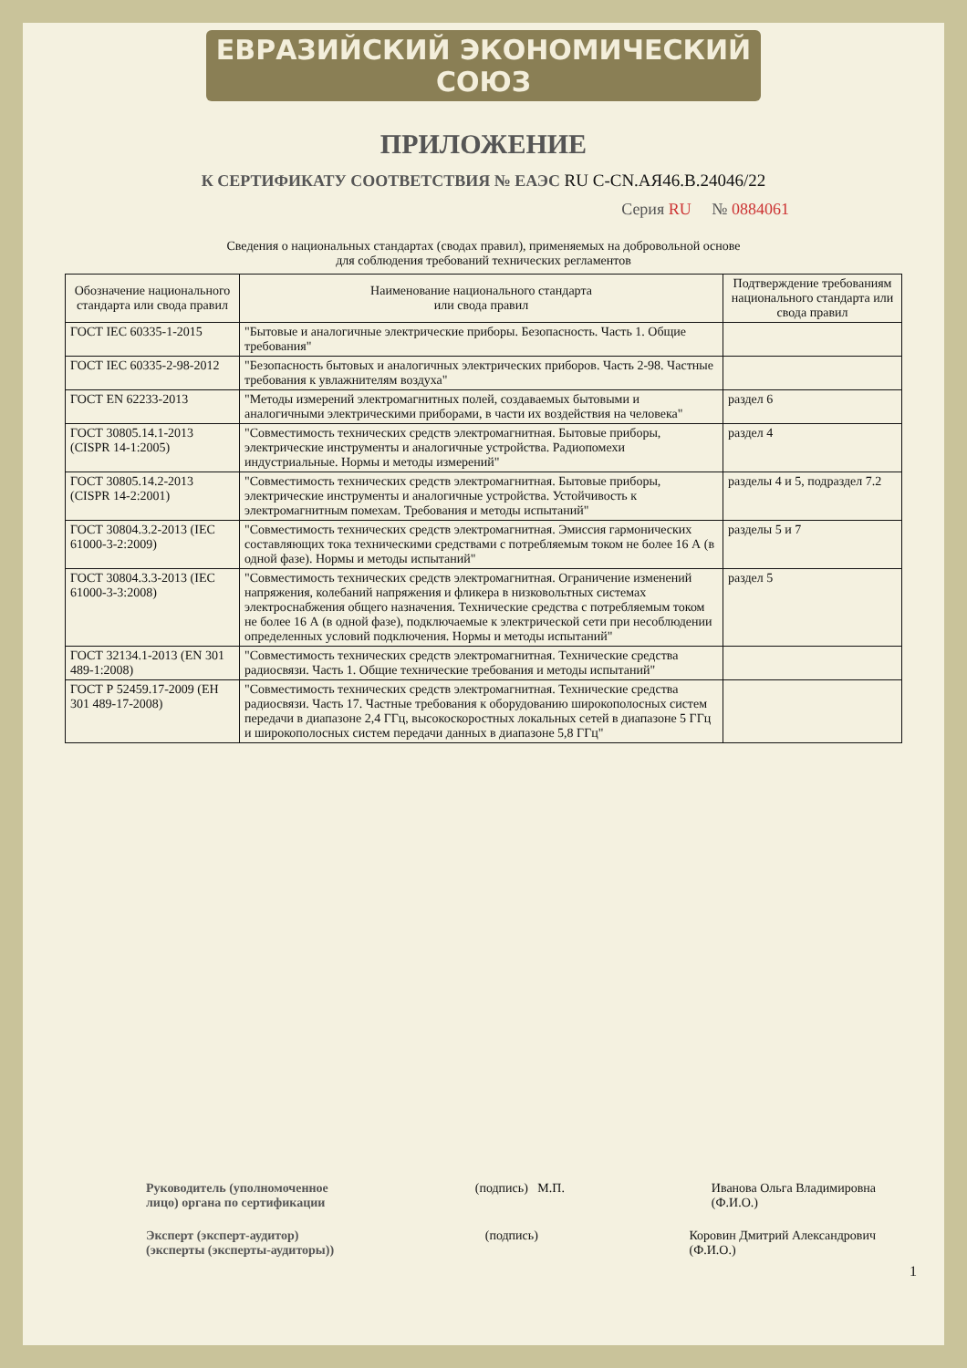ЕВРАЗИЙСКИЙ ЭКОНОМИЧЕСКИЙ СОЮЗ
ПРИЛОЖЕНИЕ
К СЕРТИФИКАТУ СООТВЕТСТВИЯ № ЕАЭС RU C-CN.АЯ46.В.24046/22
Серия RU № 0884061
Сведения о национальных стандартах (сводах правил), применяемых на добровольной основе
для соблюдения требований технических регламентов
| Обозначение национального стандарта или свода правил | Наименование национального стандарта или свода правил | Подтверждение требованиям национального стандарта или свода правил |
| --- | --- | --- |
| ГОСТ IEC 60335-1-2015 | "Бытовые и аналогичные электрические приборы. Безопасность. Часть 1. Общие требования" | |
| ГОСТ IEC 60335-2-98-2012 | "Безопасность бытовых и аналогичных электрических приборов. Часть 2-98. Частные требования к увлажнителям воздуха" | |
| ГОСТ EN 62233-2013 | "Методы измерений электромагнитных полей, создаваемых бытовыми и аналогичными электрическими приборами, в части их воздействия на человека" | раздел 6 |
| ГОСТ 30805.14.1-2013 (CISPR 14-1:2005) | "Совместимость технических средств электромагнитная. Бытовые приборы, электрические инструменты и аналогичные устройства. Радиопомехи индустриальные. Нормы и методы измерений" | раздел 4 |
| ГОСТ 30805.14.2-2013 (CISPR 14-2:2001) | "Совместимость технических средств электромагнитная. Бытовые приборы, электрические инструменты и аналогичные устройства. Устойчивость к электромагнитным помехам. Требования и методы испытаний" | разделы 4 и 5, подраздел 7.2 |
| ГОСТ 30804.3.2-2013 (IEC 61000-3-2:2009) | "Совместимость технических средств электромагнитная. Эмиссия гармонических составляющих тока техническими средствами с потребляемым током не более 16 А (в одной фазе). Нормы и методы испытаний" | разделы 5 и 7 |
| ГОСТ 30804.3.3-2013 (IEC 61000-3-3:2008) | "Совместимость технических средств электромагнитная. Ограничение изменений напряжения, колебаний напряжения и фликера в низковольтных системах электроснабжения общего назначения. Технические средства с потребляемым током не более 16 А (в одной фазе), подключаемые к электрической сети при несоблюдении определенных условий подключения. Нормы и методы испытаний" | раздел 5 |
| ГОСТ 32134.1-2013 (EN 301 489-1:2008) | "Совместимость технических средств электромагнитная. Технические средства радиосвязи. Часть 1. Общие технические требования и методы испытаний" | |
| ГОСТ Р 52459.17-2009 (ЕН 301 489-17-2008) | "Совместимость технических средств электромагнитная. Технические средства радиосвязи. Часть 17. Частные требования к оборудованию широкополосных систем передачи в диапазоне 2,4 ГГц, высокоскоростных локальных сетей в диапазоне 5 ГГц и широкополосных систем передачи данных в диапазоне 5,8 ГГц" | |
Руководитель (уполномоченное
лицо) органа по сертификации (подпись) М.П. Иванова Ольга Владимировна
(Ф.И.О.)
Эксперт (эксперт-аудитор)
(эксперты (эксперты-аудиторы)) (подпись) Коровин Дмитрий Александрович
(Ф.И.О.)
1